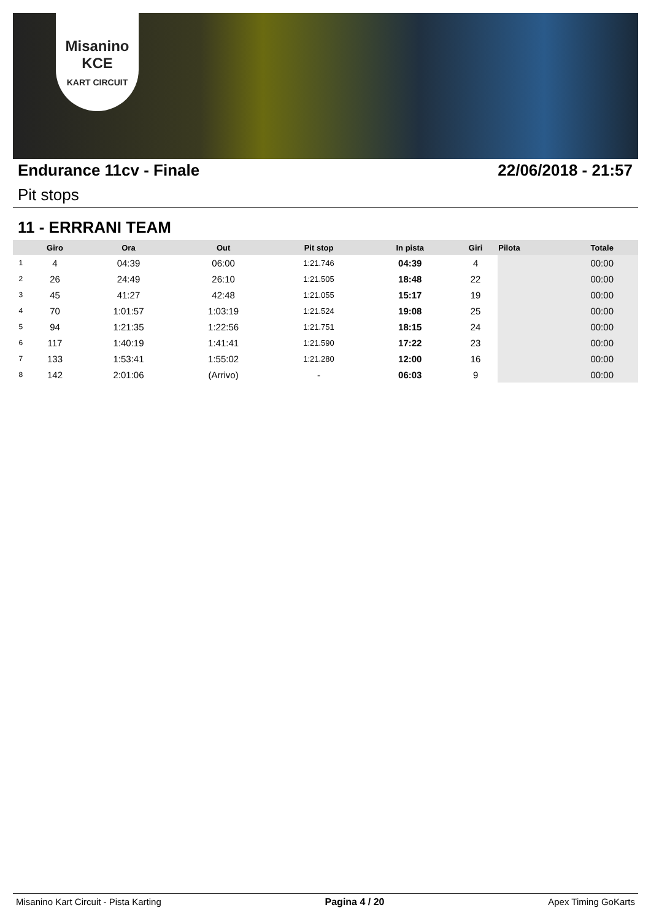Misanino
KCE
KART CIRCUIT
Endurance 11cv - Finale 22/06/2018 - 21:57
Pit stops
11 - ERRRANI TEAM
| | Giro | Ora | Out | Pit stop | In pista | Giri | Pilota | Totale |
| --- | --- | --- | --- | --- | --- | --- | --- | --- |
| 1 | 4 | 04:39 | 06:00 | 1:21.746 | 04:39 | 4 | | 00:00 |
| 2 | 26 | 24:49 | 26:10 | 1:21.505 | 18:48 | 22 | | 00:00 |
| 3 | 45 | 41:27 | 42:48 | 1:21.055 | 15:17 | 19 | | 00:00 |
| 4 | 70 | 1:01:57 | 1:03:19 | 1:21.524 | 19:08 | 25 | | 00:00 |
| 5 | 94 | 1:21:35 | 1:22:56 | 1:21.751 | 18:15 | 24 | | 00:00 |
| 6 | 117 | 1:40:19 | 1:41:41 | 1:21.590 | 17:22 | 23 | | 00:00 |
| 7 | 133 | 1:53:41 | 1:55:02 | 1:21.280 | 12:00 | 16 | | 00:00 |
| 8 | 142 | 2:01:06 | (Arrivo) | - | 06:03 | 9 | | 00:00 |
Misanino Kart Circuit - Pista Karting Pagina 4 / 20 Apex Timing GoKarts